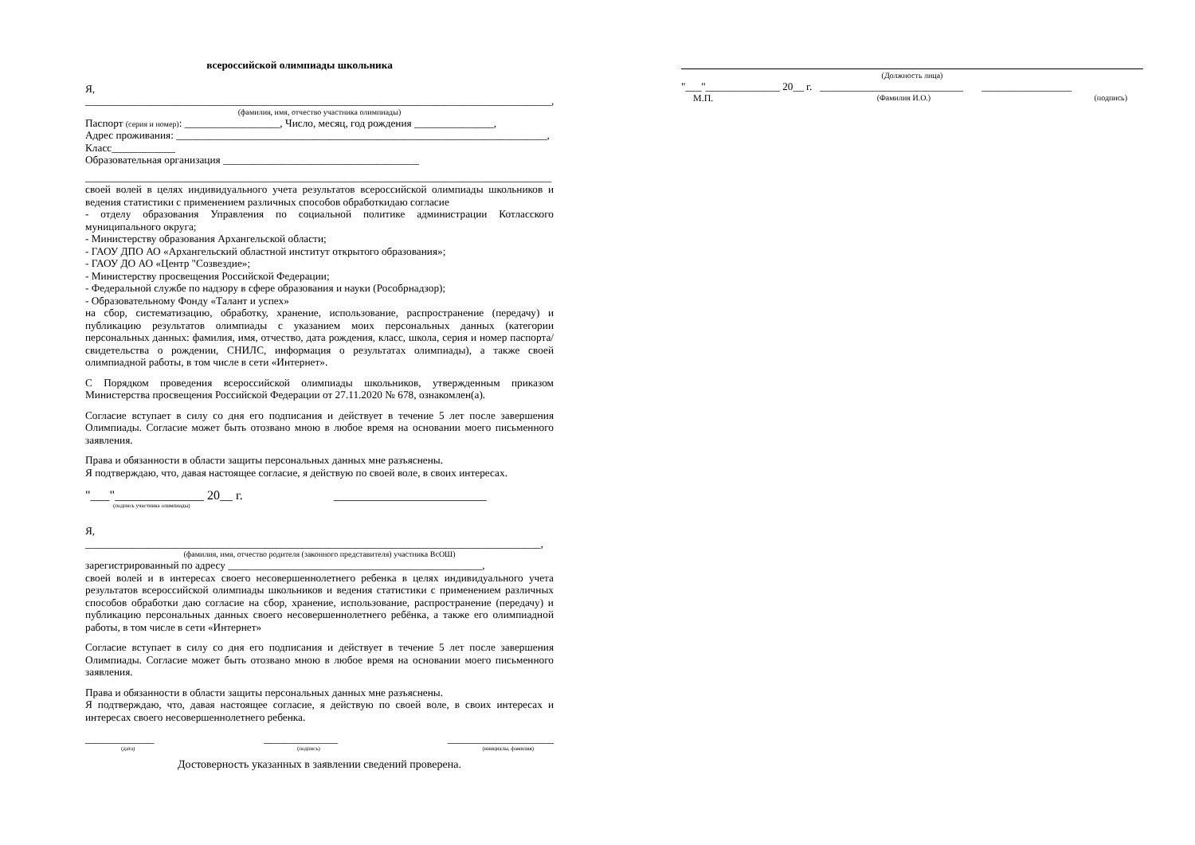всероссийской олимпиады школьника
Я,
________________________________________________________________________________________,
(фамилия, имя, отчество участника олимпиады)
Паспорт (серия и номер): __________________, Число, месяц, год рождения _______________,
Адрес проживания: ______________________________________________________________________,
Класс____________
Образовательная организация _____________________________________
________________________________________________________________________________________
своей волей в целях индивидуального учета результатов всероссийской олимпиады школьников и ведения статистики с применением различных способов обработкидаю согласие
- отделу образования Управления по социальной политике администрации Котласского муниципального округа;
- Министерству образования Архангельской области;
- ГАОУ ДПО АО «Архангельский областной институт открытого образования»;
- ГАОУ ДО АО «Центр "Созвездие»;
- Министерству просвещения Российской Федерации;
- Федеральной службе по надзору в сфере образования и науки (Рособрнадзор);
- Образовательному Фонду «Талант и успех»
на сбор, систематизацию, обработку, хранение, использование, распространение (передачу) и публикацию результатов олимпиады с указанием моих персональных данных (категории персональных данных: фамилия, имя, отчество, дата рождения, класс, школа, серия и номер паспорта/свидетельства о рождении, СНИЛС, информация о результатах олимпиады), а также своей олимпиадной работы, в том числе в сети «Интернет».
С Порядком проведения всероссийской олимпиады школьников, утвержденным приказом Министерства просвещения Российской Федерации от 27.11.2020 № 678, ознакомлен(а).
Согласие вступает в силу со дня его подписания и действует в течение 5 лет после завершения Олимпиады. Согласие может быть отозвано мною в любое время на основании моего письменного заявления.
Права и обязанности в области защиты персональных данных мне разъяснены.
Я подтверждаю, что, давая настоящее согласие, я действую по своей воле, в своих интересах.
"___"______________ 20__ г. ________________________
(подпись участника олимпиады)
Я, ______________________________________________________________________________________,
(фамилия, имя, отчество родителя (законного представителя) участника ВсОШ)
зарегистрированный по адресу ________________________________________________,
своей волей и в интересах своего несовершеннолетнего ребенка в целях индивидуального учета результатов всероссийской олимпиады школьников и ведения статистики с применением различных способов обработки даю согласие на сбор, хранение, использование, распространение (передачу) и публикацию персональных данных своего несовершеннолетнего ребёнка, а также его олимпиадной работы, в том числе в сети «Интернет»
Согласие вступает в силу со дня его подписания и действует в течение 5 лет после завершения Олимпиады. Согласие может быть отозвано мною в любое время на основании моего письменного заявления.
Права и обязанности в области защиты персональных данных мне разъяснены.
Я подтверждаю, что, давая настоящее согласие, я действую по своей воле, в своих интересах и интересах своего несовершеннолетнего ребенка.
_____________ ______________ ____________________
(дата) (подпись) (инициалы, фамилия)
Достоверность указанных в заявлении сведений проверена.
(Должность лица)
"___"______________ 20__ г. ___________________________ _________________
М.П. (Фамилия И.О.) (подпись)